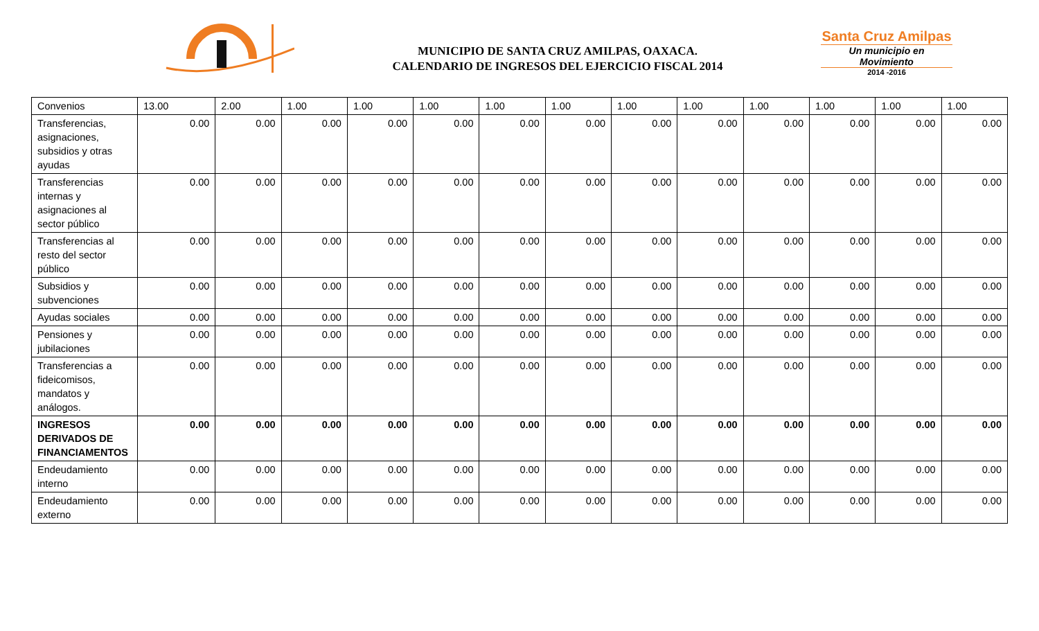MUNICIPIO DE SANTA CRUZ AMILPAS, OAXACA.
CALENDARIO DE INGRESOS DEL EJERCICIO FISCAL 2014
Santa Cruz Amilpas
Un municipio en Movimiento
2014 -2016
| Convenios | 13.00 | 2.00 | 1.00 | 1.00 | 1.00 | 1.00 | 1.00 | 1.00 | 1.00 | 1.00 | 1.00 | 1.00 | 1.00 |
| Transferencias, asignaciones, subsidios y otras ayudas | 0.00 | 0.00 | 0.00 | 0.00 | 0.00 | 0.00 | 0.00 | 0.00 | 0.00 | 0.00 | 0.00 | 0.00 | 0.00 |
| Transferencias internas y asignaciones al sector público | 0.00 | 0.00 | 0.00 | 0.00 | 0.00 | 0.00 | 0.00 | 0.00 | 0.00 | 0.00 | 0.00 | 0.00 | 0.00 |
| Transferencias al resto del sector público | 0.00 | 0.00 | 0.00 | 0.00 | 0.00 | 0.00 | 0.00 | 0.00 | 0.00 | 0.00 | 0.00 | 0.00 | 0.00 |
| Subsidios y subvenciones | 0.00 | 0.00 | 0.00 | 0.00 | 0.00 | 0.00 | 0.00 | 0.00 | 0.00 | 0.00 | 0.00 | 0.00 | 0.00 |
| Ayudas sociales | 0.00 | 0.00 | 0.00 | 0.00 | 0.00 | 0.00 | 0.00 | 0.00 | 0.00 | 0.00 | 0.00 | 0.00 | 0.00 |
| Pensiones y jubilaciones | 0.00 | 0.00 | 0.00 | 0.00 | 0.00 | 0.00 | 0.00 | 0.00 | 0.00 | 0.00 | 0.00 | 0.00 | 0.00 |
| Transferencias a fideicomisos, mandatos y análogos. | 0.00 | 0.00 | 0.00 | 0.00 | 0.00 | 0.00 | 0.00 | 0.00 | 0.00 | 0.00 | 0.00 | 0.00 | 0.00 |
| INGRESOS DERIVADOS DE FINANCIAMENTOS | 0.00 | 0.00 | 0.00 | 0.00 | 0.00 | 0.00 | 0.00 | 0.00 | 0.00 | 0.00 | 0.00 | 0.00 | 0.00 |
| Endeudamiento interno | 0.00 | 0.00 | 0.00 | 0.00 | 0.00 | 0.00 | 0.00 | 0.00 | 0.00 | 0.00 | 0.00 | 0.00 | 0.00 |
| Endeudamiento externo | 0.00 | 0.00 | 0.00 | 0.00 | 0.00 | 0.00 | 0.00 | 0.00 | 0.00 | 0.00 | 0.00 | 0.00 | 0.00 |